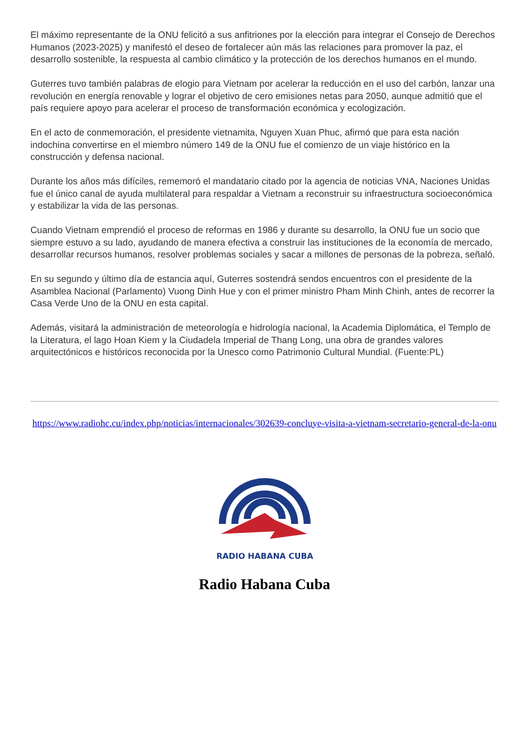El máximo representante de la ONU felicitó a sus anfitriones por la elección para integrar el Consejo de Derechos Humanos (2023-2025) y manifestó el deseo de fortalecer aún más las relaciones para promover la paz, el desarrollo sostenible, la respuesta al cambio climático y la protección de los derechos humanos en el mundo.
Guterres tuvo también palabras de elogio para Vietnam por acelerar la reducción en el uso del carbón, lanzar una revolución en energía renovable y lograr el objetivo de cero emisiones netas para 2050, aunque admitió que el país requiere apoyo para acelerar el proceso de transformación económica y ecologización.
En el acto de conmemoración, el presidente vietnamita, Nguyen Xuan Phuc, afirmó que para esta nación indochina convertirse en el miembro número 149 de la ONU fue el comienzo de un viaje histórico en la construcción y defensa nacional.
Durante los años más difíciles, rememoró el mandatario citado por la agencia de noticias VNA, Naciones Unidas fue el único canal de ayuda multilateral para respaldar a Vietnam a reconstruir su infraestructura socioeconómica y estabilizar la vida de las personas.
Cuando Vietnam emprendió el proceso de reformas en 1986 y durante su desarrollo, la ONU fue un socio que siempre estuvo a su lado, ayudando de manera efectiva a construir las instituciones de la economía de mercado, desarrollar recursos humanos, resolver problemas sociales y sacar a millones de personas de la pobreza, señaló.
En su segundo y último día de estancia aquí, Guterres sostendrá sendos encuentros con el presidente de la Asamblea Nacional (Parlamento) Vuong Dinh Hue y con el primer ministro Pham Minh Chinh, antes de recorrer la Casa Verde Uno de la ONU en esta capital.
Además, visitará la administración de meteorología e hidrología nacional, la Academia Diplomática, el Templo de la Literatura, el lago Hoan Kiem y la Ciudadela Imperial de Thang Long, una obra de grandes valores arquitectónicos e históricos reconocida por la Unesco como Patrimonio Cultural Mundial. (Fuente:PL)
https://www.radiohc.cu/index.php/noticias/internacionales/302639-concluye-visita-a-vietnam-secretario-general-de-la-onu
RADIO HABANA CUBA
Radio Habana Cuba